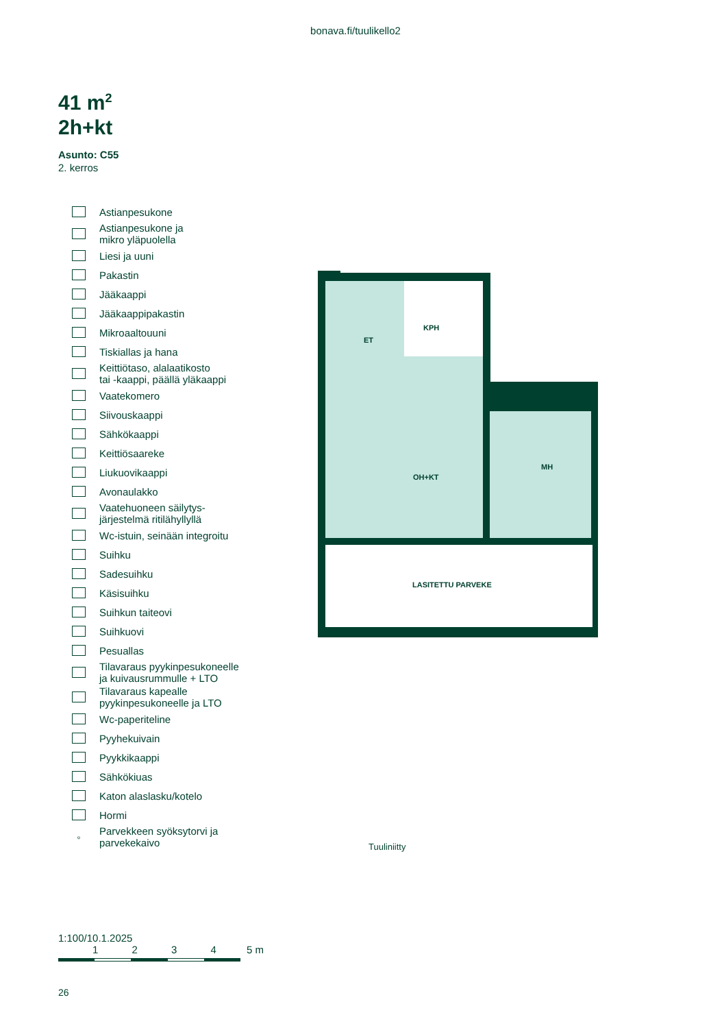bonava.fi/tuulikello2
41 m<sup>2</sup>
2h+kt
Asunto: C55
2. kerros
Astianpesukone
Astianpesukone ja
mikro yläpuolella
Liesi ja uuni
Pakastin
Jääkaappi
Jääkaappipakastin
Mikroaaltouuni
Tiskiallas ja hana
Keittiötaso, alalaatikosto
tai -kaappi, päällä yläkaappi
Vaatekomero
Siivouskaappi
Sähkökaappi
Keittiösaareke
Liukuovikaappi
Avonaulakko
Vaatehuoneen säilytys-
järjestelmä ritilähyllyllä
Wc-istuin, seinään integroitu
Suihku
Sadesuihku
Käsisuihku
Suihkun taiteovi
Suihkuovi
Pesuallas
Tilavaraus pyykinpesukoneelle
ja kuivausrummulle + LTO
Tilavaraus kapealle
pyykinpesukoneelle ja LTO
Wc-paperiteline
Pyyhekuivain
Pyykkikaappi
Sähkökiuas
Katon alaslasku/kotelo
Hormi
◦ Parvekkeen syöksytorvi ja
parvekekaivo
ET
KPH
OH+KT
MH
LASITETTU PARVEKE
Tuuliniitty
1:100/10.1.2025
1 2 3 4 5 m
26